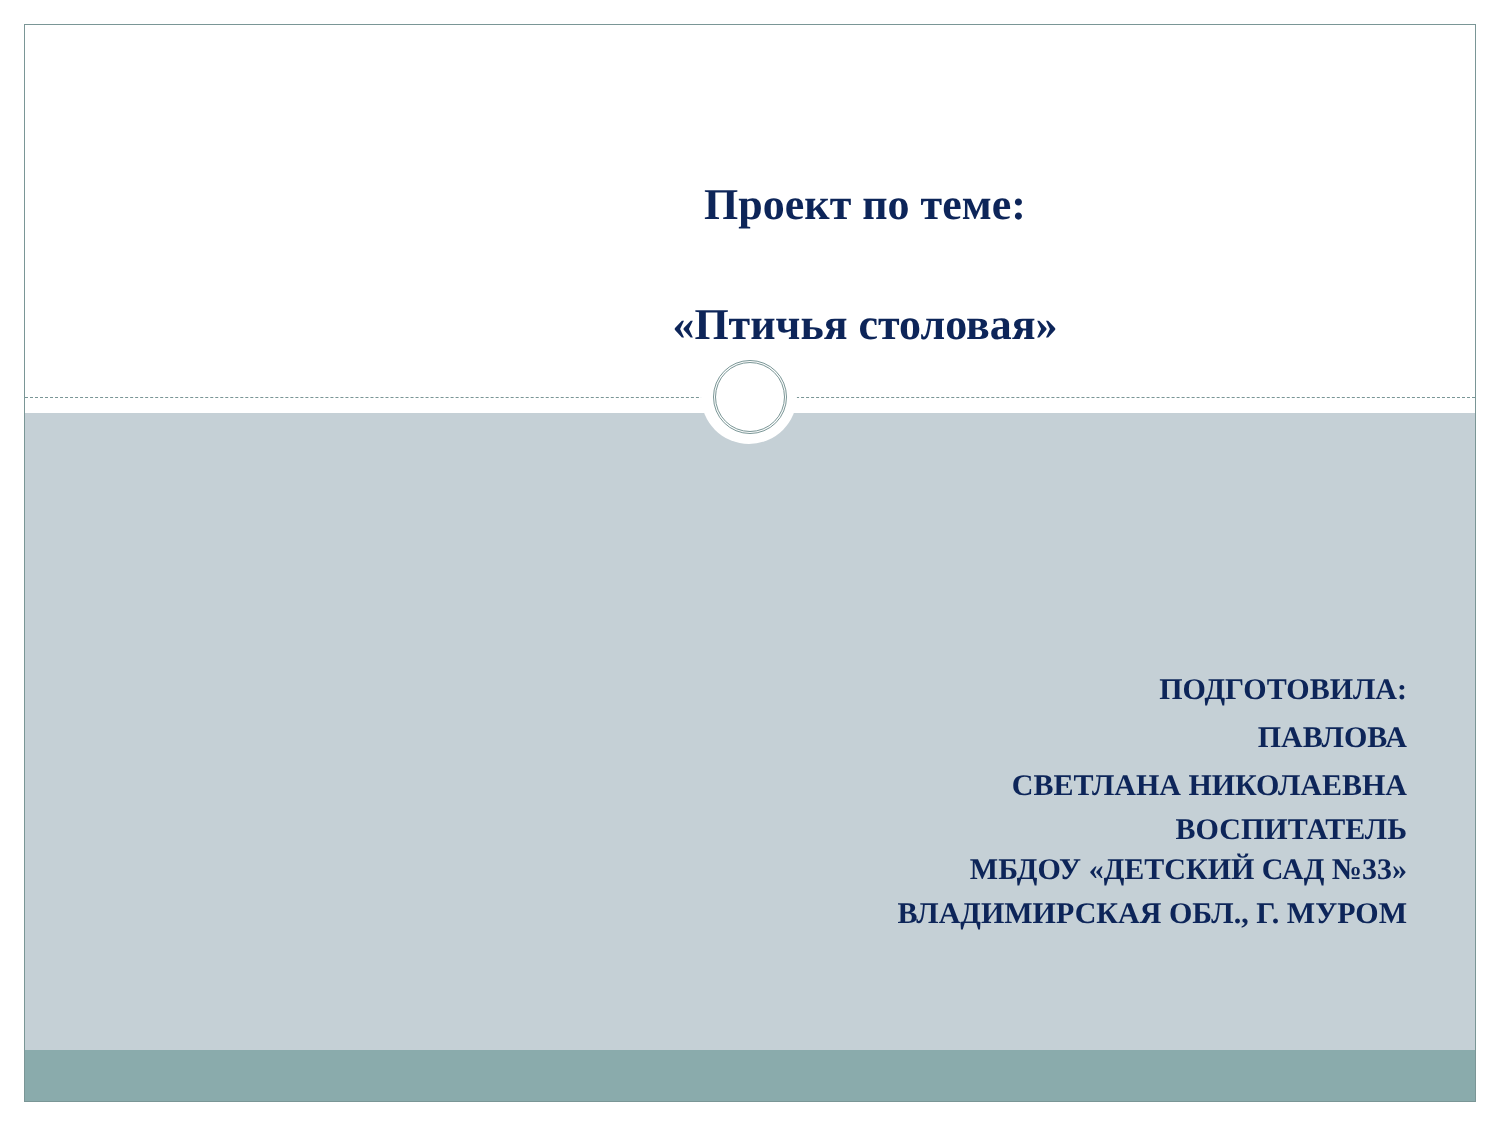Проект по теме:
«Птичья столовая»
ПОДГОТОВИЛА:
ПАВЛОВА
СВЕТЛАНА НИКОЛАЕВНА
ВОСПИТАТЕЛЬ
МБДОУ «ДЕТСКИЙ САД №33»
ВЛАДИМИРСКАЯ ОБЛ., Г. МУРОМ